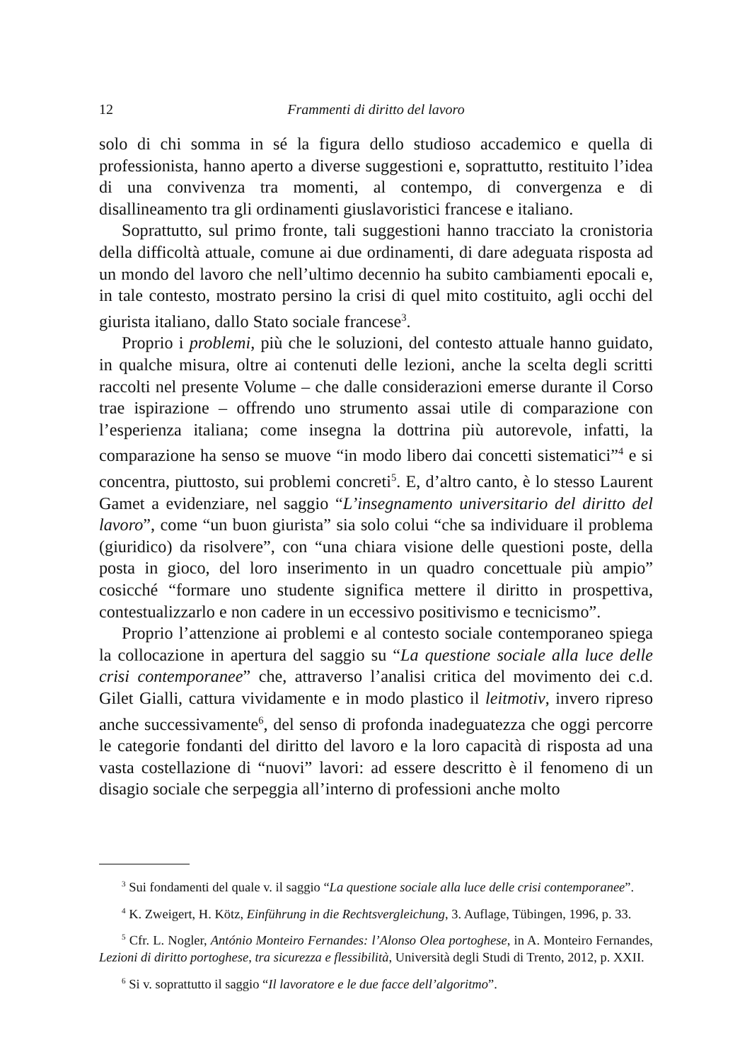12 Frammenti di diritto del lavoro
solo di chi somma in sé la figura dello studioso accademico e quella di professionista, hanno aperto a diverse suggestioni e, soprattutto, restituito l’idea di una convivenza tra momenti, al contempo, di convergenza e di disallineamento tra gli ordinamenti giuslavoristici francese e italiano.
Soprattutto, sul primo fronte, tali suggestioni hanno tracciato la cronistoria della difficoltà attuale, comune ai due ordinamenti, di dare adeguata risposta ad un mondo del lavoro che nell’ultimo decennio ha subito cambiamenti epocali e, in tale contesto, mostrato persino la crisi di quel mito costituito, agli occhi del giurista italiano, dallo Stato sociale francese<sup>3</sup>.
Proprio i problemi, più che le soluzioni, del contesto attuale hanno guidato, in qualche misura, oltre ai contenuti delle lezioni, anche la scelta degli scritti raccolti nel presente Volume – che dalle considerazioni emerse durante il Corso trae ispirazione – offrendo uno strumento assai utile di comparazione con l’esperienza italiana; come insegna la dottrina più autorevole, infatti, la comparazione ha senso se muove “in modo libero dai concetti sistematici”<sup>4</sup> e si concentra, piuttosto, sui problemi concreti<sup>5</sup>. E, d’altro canto, è lo stesso Laurent Gamet a evidenziare, nel saggio “L’insegnamento universitario del diritto del lavoro”, come “un buon giurista” sia solo colui “che sa individuare il problema (giuridico) da risolvere”, con “una chiara visione delle questioni poste, della posta in gioco, del loro inserimento in un quadro concettuale più ampio” cosicché “formare uno studente significa mettere il diritto in prospettiva, contestualizzarlo e non cadere in un eccessivo positivismo e tecnicismo”.
Proprio l’attenzione ai problemi e al contesto sociale contemporaneo spiega la collocazione in apertura del saggio su “La questione sociale alla luce delle crisi contemporanee” che, attraverso l’analisi critica del movimento dei c.d. Gilet Gialli, cattura vividamente e in modo plastico il leitmotiv, invero ripreso anche successivamente<sup>6</sup>, del senso di profonda inadeguatezza che oggi percorre le categorie fondanti del diritto del lavoro e la loro capacità di risposta ad una vasta costellazione di “nuovi” lavori: ad essere descritto è il fenomeno di un disagio sociale che serpeggia all’interno di professioni anche molto
<sup>3</sup> Sui fondamenti del quale v. il saggio “La questione sociale alla luce delle crisi contemporanee”.
<sup>4</sup> K. Zweigert, H. Kötz, Einführung in die Rechtsvergleichung, 3. Auflage, Tübingen, 1996, p. 33.
<sup>5</sup> Cfr. L. Nogler, António Monteiro Fernandes: l’Alonso Olea portoghese, in A. Monteiro Fernandes, Lezioni di diritto portoghese, tra sicurezza e flessibilità, Università degli Studi di Trento, 2012, p. XXII.
<sup>6</sup> Si v. soprattutto il saggio “Il lavoratore e le due facce dell’algoritmo”.